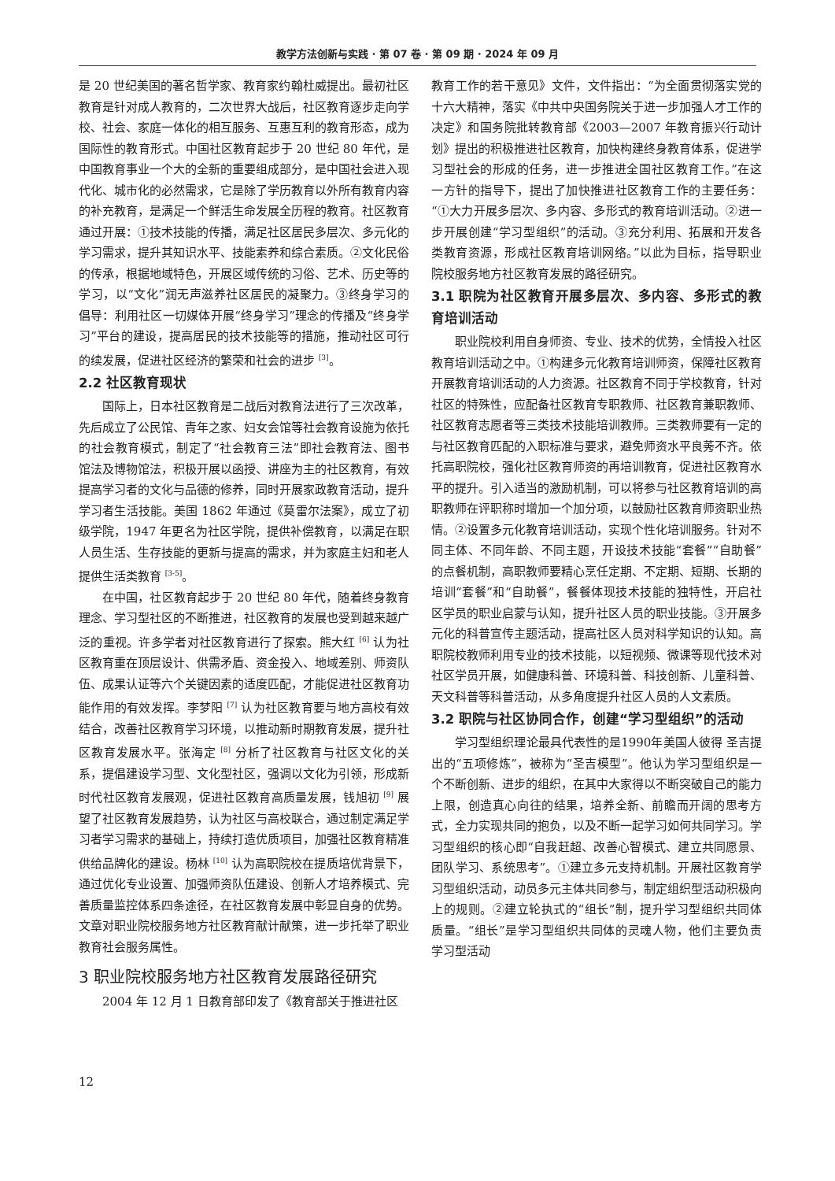教学方法创新与实践 · 第 07 卷 · 第 09 期 · 2024 年 09 月
是 20 世纪美国的著名哲学家、教育家约翰杜威提出。最初社区教育是针对成人教育的，二次世界大战后，社区教育逐步走向学校、社会、家庭一体化的相互服务、互惠互利的教育形态，成为国际性的教育形式。中国社区教育起步于 20 世纪 80 年代，是中国教育事业一个大的全新的重要组成部分，是中国社会进入现代化、城市化的必然需求，它是除了学历教育以外所有教育内容的补充教育，是满足一个鲜活生命发展全历程的教育。社区教育通过开展：①技术技能的传播，满足社区居民多层次、多元化的学习需求，提升其知识水平、技能素养和综合素质。②文化民俗的传承，根据地域特色，开展区域传统的习俗、艺术、历史等的学习，以“文化”润无声滋养社区居民的凝聚力。③终身学习的倡导：利用社区一切媒体开展“终身学习”理念的传播及“终身学习”平台的建设，提高居民的技术技能等的措施，推动社区可行的续发展，促进社区经济的繁荣和社会的进步 <sup>[3]</sup>。
2.2 社区教育现状
国际上，日本社区教育是二战后对教育法进行了三次改革，先后成立了公民馆、青年之家、妇女会馆等社会教育设施为依托的社会教育模式，制定了“社会教育三法”即社会教育法、图书馆法及博物馆法，积极开展以函授、讲座为主的社区教育，有效提高学习者的文化与品德的修养，同时开展家政教育活动，提升学习者生活技能。美国 1862 年通过《莫雷尔法案》，成立了初级学院，1947 年更名为社区学院，提供补偿教育，以满足在职人员生活、生存技能的更新与提高的需求，并为家庭主妇和老人提供生活类教育 <sup>[3-5]</sup>。
在中国，社区教育起步于 20 世纪 80 年代，随着终身教育理念、学习型社区的不断推进，社区教育的发展也受到越来越广泛的重视。许多学者对社区教育进行了探索。熊大红 <sup>[6]</sup> 认为社区教育重在顶层设计、供需矛盾、资金投入、地域差别、师资队伍、成果认证等六个关键因素的适度匹配，才能促进社区教育功能作用的有效发挥。李梦阳 <sup>[7]</sup> 认为社区教育要与地方高校有效结合，改善社区教育学习环境，以推动新时期教育发展，提升社区教育发展水平。张海定 <sup>[8]</sup> 分析了社区教育与社区文化的关系，提倡建设学习型、文化型社区，强调以文化为引领，形成新时代社区教育发展观，促进社区教育高质量发展，钱旭初 <sup>[9]</sup> 展望了社区教育发展趋势，认为社区与高校联合，通过制定满足学习者学习需求的基础上，持续打造优质项目，加强社区教育精准供给品牌化的建设。杨林 <sup>[10]</sup> 认为高职院校在提质培优背景下，通过优化专业设置、加强师资队伍建设、创新人才培养模式、完善质量监控体系四条途径，在社区教育发展中彰显自身的优势。文章对职业院校服务地方社区教育献计献策，进一步托举了职业教育社会服务属性。
3 职业院校服务地方社区教育发展路径研究
2004 年 12 月 1 日教育部印发了《教育部关于推进社区
教育工作的若干意见》文件，文件指出：“为全面贯彻落实党的十六大精神，落实《中共中央国务院关于进一步加强人才工作的决定》和国务院批转教育部《2003—2007 年教育振兴行动计划》提出的积极推进社区教育，加快构建终身教育体系，促进学习型社会的形成的任务，进一步推进全国社区教育工作。”在这一方针的指导下，提出了加快推进社区教育工作的主要任务：“①大力开展多层次、多内容、多形式的教育培训活动。②进一步开展创建“学习型组织”的活动。③充分利用、拓展和开发各类教育资源，形成社区教育培训网络。”以此为目标，指导职业院校服务地方社区教育发展的路径研究。
3.1 职院为社区教育开展多层次、多内容、多形式的教育培训活动
职业院校利用自身师资、专业、技术的优势，全情投入社区教育培训活动之中。①构建多元化教育培训师资，保障社区教育开展教育培训活动的人力资源。社区教育不同于学校教育，针对社区的特殊性，应配备社区教育专职教师、社区教育兼职教师、社区教育志愿者等三类技术技能培训教师。三类教师要有一定的与社区教育匹配的入职标准与要求，避免师资水平良莠不齐。依托高职院校，强化社区教育师资的再培训教育，促进社区教育水平的提升。引入适当的激励机制，可以将参与社区教育培训的高职教师在评职称时增加一个加分项，以鼓励社区教育师资职业热情。②设置多元化教育培训活动，实现个性化培训服务。针对不同主体、不同年龄、不同主题，开设技术技能“套餐”“自助餐”的点餐机制，高职教师要精心烹任定期、不定期、短期、长期的培训“套餐”和“自助餐”，餐餐体现技术技能的独特性，开启社区学员的职业启蒙与认知，提升社区人员的职业技能。③开展多元化的科普宣传主题活动，提高社区人员对科学知识的认知。高职院校教师利用专业的技术技能，以短视频、微课等现代技术对社区学员开展，如健康科普、环境科普、科技创新、儿童科普、天文科普等科普活动，从多角度提升社区人员的人文素质。
3.2 职院与社区协同合作，创建“学习型组织”的活动
学习型组织理论最具代表性的是1990年美国人彼得 圣吉提出的“五项修炼”，被称为“圣吉模型”。他认为学习型组织是一个不断创新、进步的组织，在其中大家得以不断突破自己的能力上限，创造真心向往的结果，培养全新、前瞻而开阔的思考方式，全力实现共同的抱负，以及不断一起学习如何共同学习。学习型组织的核心即“自我赶超、改善心智模式、建立共同愿景、团队学习、系统思考”。①建立多元支持机制。开展社区教育学习型组织活动，动员多元主体共同参与，制定组织型活动积极向上的规则。②建立轮执式的“组长”制，提升学习型组织共同体质量。“组长”是学习型组织共同体的灵魂人物，他们主要负责学习型活动
12